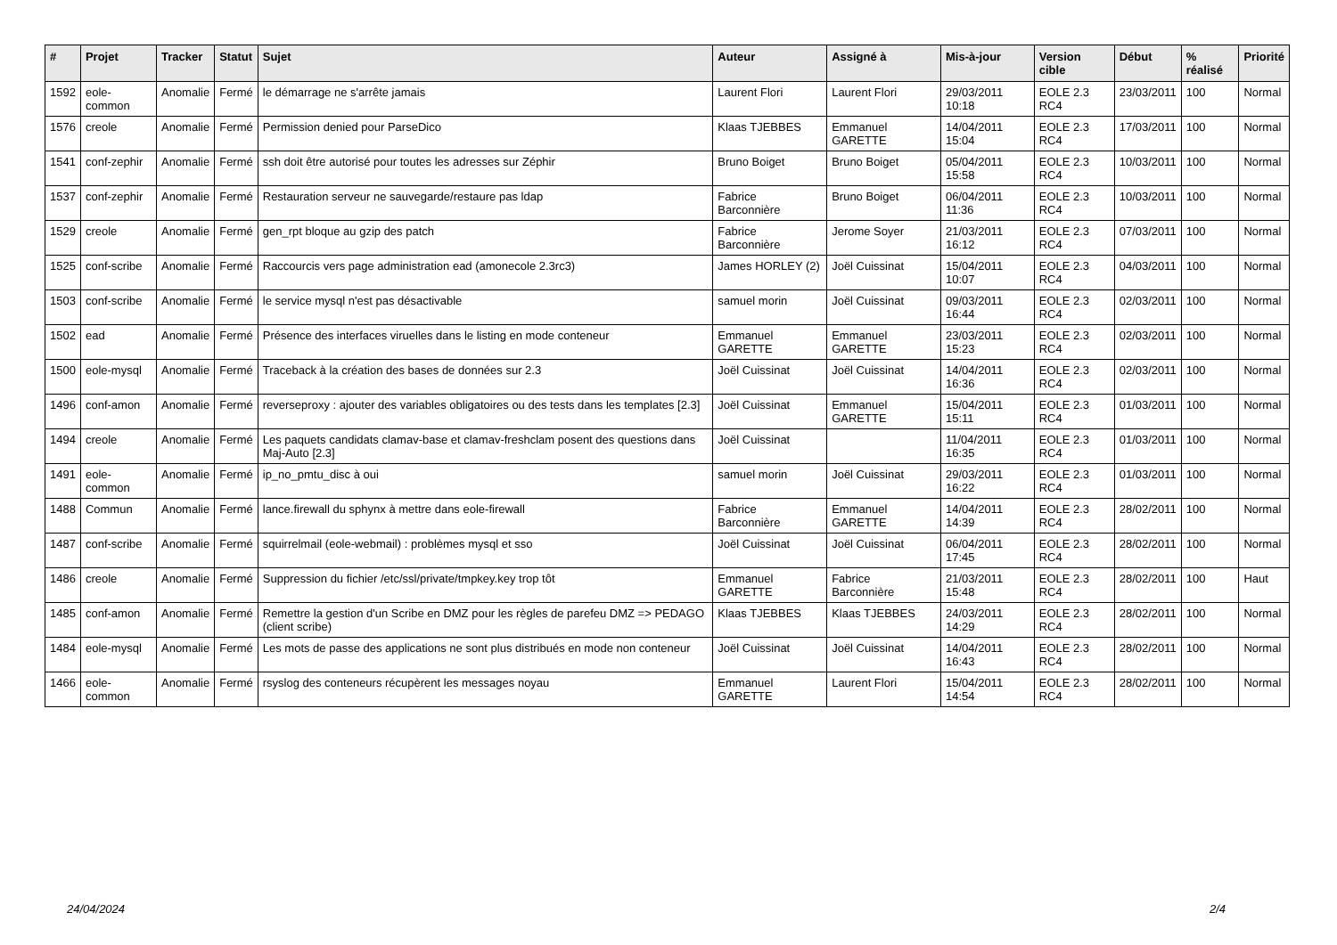| # | Projet | Tracker | Statut | Sujet | Auteur | Assigné à | Mis-à-jour | Version cible | Début | % réalisé | Priorité |
| --- | --- | --- | --- | --- | --- | --- | --- | --- | --- | --- | --- |
| 1592 | eole-common | Anomalie | Fermé | le démarrage ne s'arrête jamais | Laurent Flori | Laurent Flori | 29/03/2011 10:18 | EOLE 2.3 RC4 | 23/03/2011 | 100 | Normal |
| 1576 | creole | Anomalie | Fermé | Permission denied pour ParseDico | Klaas TJEBBES | Emmanuel GARETTE | 14/04/2011 15:04 | EOLE 2.3 RC4 | 17/03/2011 | 100 | Normal |
| 1541 | conf-zephir | Anomalie | Fermé | ssh doit être autorisé pour toutes les adresses sur Zéphir | Bruno Boiget | Bruno Boiget | 05/04/2011 15:58 | EOLE 2.3 RC4 | 10/03/2011 | 100 | Normal |
| 1537 | conf-zephir | Anomalie | Fermé | Restauration serveur ne sauvegarde/restaure pas ldap | Fabrice Barconnière | Bruno Boiget | 06/04/2011 11:36 | EOLE 2.3 RC4 | 10/03/2011 | 100 | Normal |
| 1529 | creole | Anomalie | Fermé | gen_rpt bloque au gzip des patch | Fabrice Barconnière | Jerome Soyer | 21/03/2011 16:12 | EOLE 2.3 RC4 | 07/03/2011 | 100 | Normal |
| 1525 | conf-scribe | Anomalie | Fermé | Raccourcis vers page administration ead (amonecole 2.3rc3) | James HORLEY (2) | Joël Cuissinat | 15/04/2011 10:07 | EOLE 2.3 RC4 | 04/03/2011 | 100 | Normal |
| 1503 | conf-scribe | Anomalie | Fermé | le service mysql n'est pas désactivable | samuel morin | Joël Cuissinat | 09/03/2011 16:44 | EOLE 2.3 RC4 | 02/03/2011 | 100 | Normal |
| 1502 | ead | Anomalie | Fermé | Présence des interfaces viruelles dans le listing en mode conteneur | Emmanuel GARETTE | Emmanuel GARETTE | 23/03/2011 15:23 | EOLE 2.3 RC4 | 02/03/2011 | 100 | Normal |
| 1500 | eole-mysql | Anomalie | Fermé | Traceback à la création des bases de données sur 2.3 | Joël Cuissinat | Joël Cuissinat | 14/04/2011 16:36 | EOLE 2.3 RC4 | 02/03/2011 | 100 | Normal |
| 1496 | conf-amon | Anomalie | Fermé | reverseproxy : ajouter des variables obligatoires ou des tests dans les templates [2.3] | Joël Cuissinat | Emmanuel GARETTE | 15/04/2011 15:11 | EOLE 2.3 RC4 | 01/03/2011 | 100 | Normal |
| 1494 | creole | Anomalie | Fermé | Les paquets candidats clamav-base et clamav-freshclam posent des questions dans Maj-Auto [2.3] | Joël Cuissinat | | 11/04/2011 16:35 | EOLE 2.3 RC4 | 01/03/2011 | 100 | Normal |
| 1491 | eole-common | Anomalie | Fermé | ip_no_pmtu_disc à oui | samuel morin | Joël Cuissinat | 29/03/2011 16:22 | EOLE 2.3 RC4 | 01/03/2011 | 100 | Normal |
| 1488 | Commun | Anomalie | Fermé | lance.firewall du sphynx à mettre dans eole-firewall | Fabrice Barconnière | Emmanuel GARETTE | 14/04/2011 14:39 | EOLE 2.3 RC4 | 28/02/2011 | 100 | Normal |
| 1487 | conf-scribe | Anomalie | Fermé | squirrelmail (eole-webmail) : problèmes mysql et sso | Joël Cuissinat | Joël Cuissinat | 06/04/2011 17:45 | EOLE 2.3 RC4 | 28/02/2011 | 100 | Normal |
| 1486 | creole | Anomalie | Fermé | Suppression du fichier /etc/ssl/private/tmpkey.key trop tôt | Emmanuel GARETTE | Fabrice Barconnière | 21/03/2011 15:48 | EOLE 2.3 RC4 | 28/02/2011 | 100 | Haut |
| 1485 | conf-amon | Anomalie | Fermé | Remettre la gestion d'un Scribe en DMZ pour les règles de parefeu DMZ => PEDAGO (client scribe) | Klaas TJEBBES | Klaas TJEBBES | 24/03/2011 14:29 | EOLE 2.3 RC4 | 28/02/2011 | 100 | Normal |
| 1484 | eole-mysql | Anomalie | Fermé | Les mots de passe des applications ne sont plus distribués en mode non conteneur | Joël Cuissinat | Joël Cuissinat | 14/04/2011 16:43 | EOLE 2.3 RC4 | 28/02/2011 | 100 | Normal |
| 1466 | eole-common | Anomalie | Fermé | rsyslog des conteneurs récupèrent les messages noyau | Emmanuel GARETTE | Laurent Flori | 15/04/2011 14:54 | EOLE 2.3 RC4 | 28/02/2011 | 100 | Normal |
24/04/2024 2/4